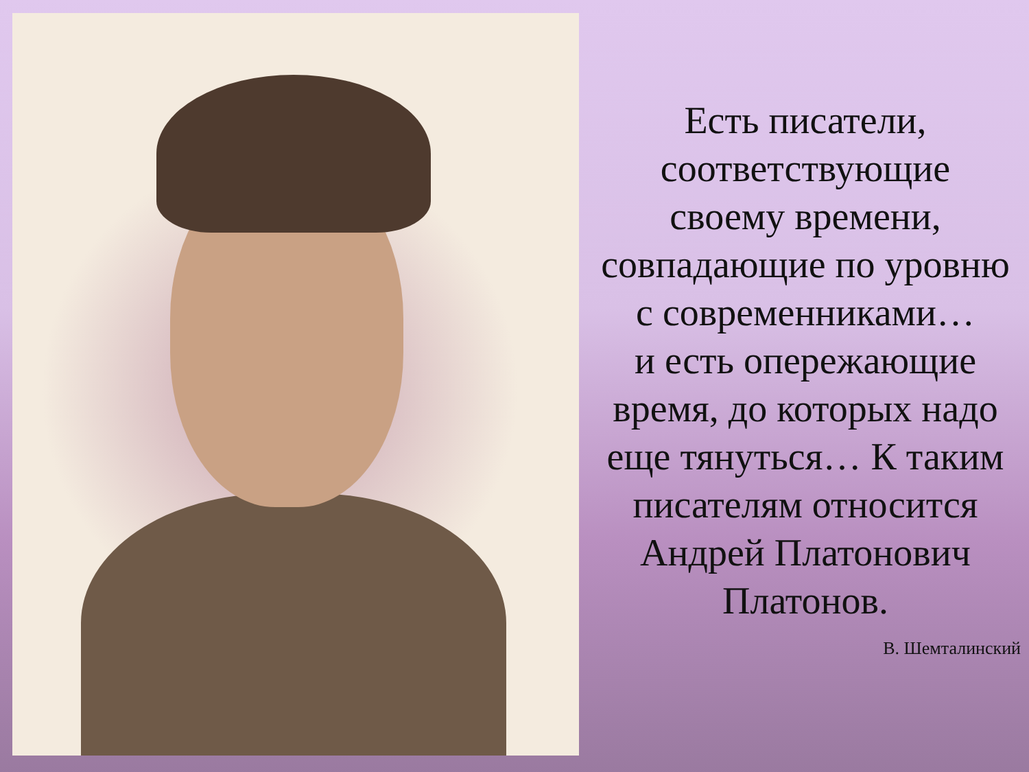Есть писатели,
соответствующие
своему времени,
совпадающие по уровню
с современниками…
и есть опережающие
время, до которых надо
еще тянуться… К таким
писателям относится
Андрей Платонович
Платонов.
В. Шемталинский